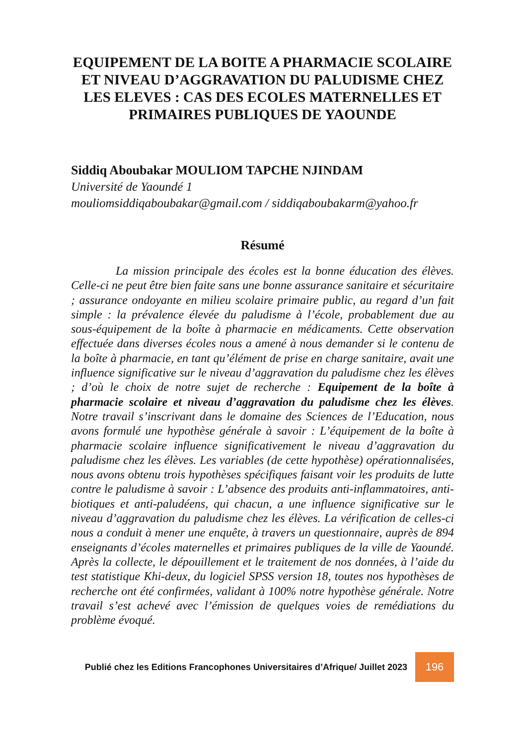EQUIPEMENT DE LA BOITE A PHARMACIE SCOLAIRE ET NIVEAU D’AGGRAVATION DU PALUDISME CHEZ LES ELEVES : CAS DES ECOLES MATERNELLES ET PRIMAIRES PUBLIQUES DE YAOUNDE
Siddiq Aboubakar MOULIOM TAPCHE NJINDAM
Université de Yaoundé 1
mouliomsiddiqaboubakar@gmail.com / siddiqaboubakarm@yahoo.fr
Résumé
La mission principale des écoles est la bonne éducation des élèves. Celle-ci ne peut être bien faite sans une bonne assurance sanitaire et sécuritaire ; assurance ondoyante en milieu scolaire primaire public, au regard d’un fait simple : la prévalence élevée du paludisme à l’école, probablement due au sous-équipement de la boîte à pharmacie en médicaments. Cette observation effectuée dans diverses écoles nous a amené à nous demander si le contenu de la boîte à pharmacie, en tant qu’élément de prise en charge sanitaire, avait une influence significative sur le niveau d’aggravation du paludisme chez les élèves ; d’où le choix de notre sujet de recherche : Equipement de la boîte à pharmacie scolaire et niveau d’aggravation du paludisme chez les élèves. Notre travail s’inscrivant dans le domaine des Sciences de l’Education, nous avons formulé une hypothèse générale à savoir : L’équipement de la boîte à pharmacie scolaire influence significativement le niveau d’aggravation du paludisme chez les élèves. Les variables (de cette hypothèse) opérationnalisées, nous avons obtenu trois hypothèses spécifiques faisant voir les produits de lutte contre le paludisme à savoir : L’absence des produits anti-inflammatoires, anti-biotiques et anti-paludéens, qui chacun, a une influence significative sur le niveau d’aggravation du paludisme chez les élèves. La vérification de celles-ci nous a conduit à mener une enquête, à travers un questionnaire, auprès de 894 enseignants d’écoles maternelles et primaires publiques de la ville de Yaoundé. Après la collecte, le dépouillement et le traitement de nos données, à l’aide du test statistique Khi-deux, du logiciel SPSS version 18, toutes nos hypothèses de recherche ont été confirmées, validant à 100% notre hypothèse générale. Notre travail s’est achevé avec l’émission de quelques voies de remédiations du problème évoqué.
Publié chez les Editions Francophones Universitaires d’Afrique/ Juillet 2023
196